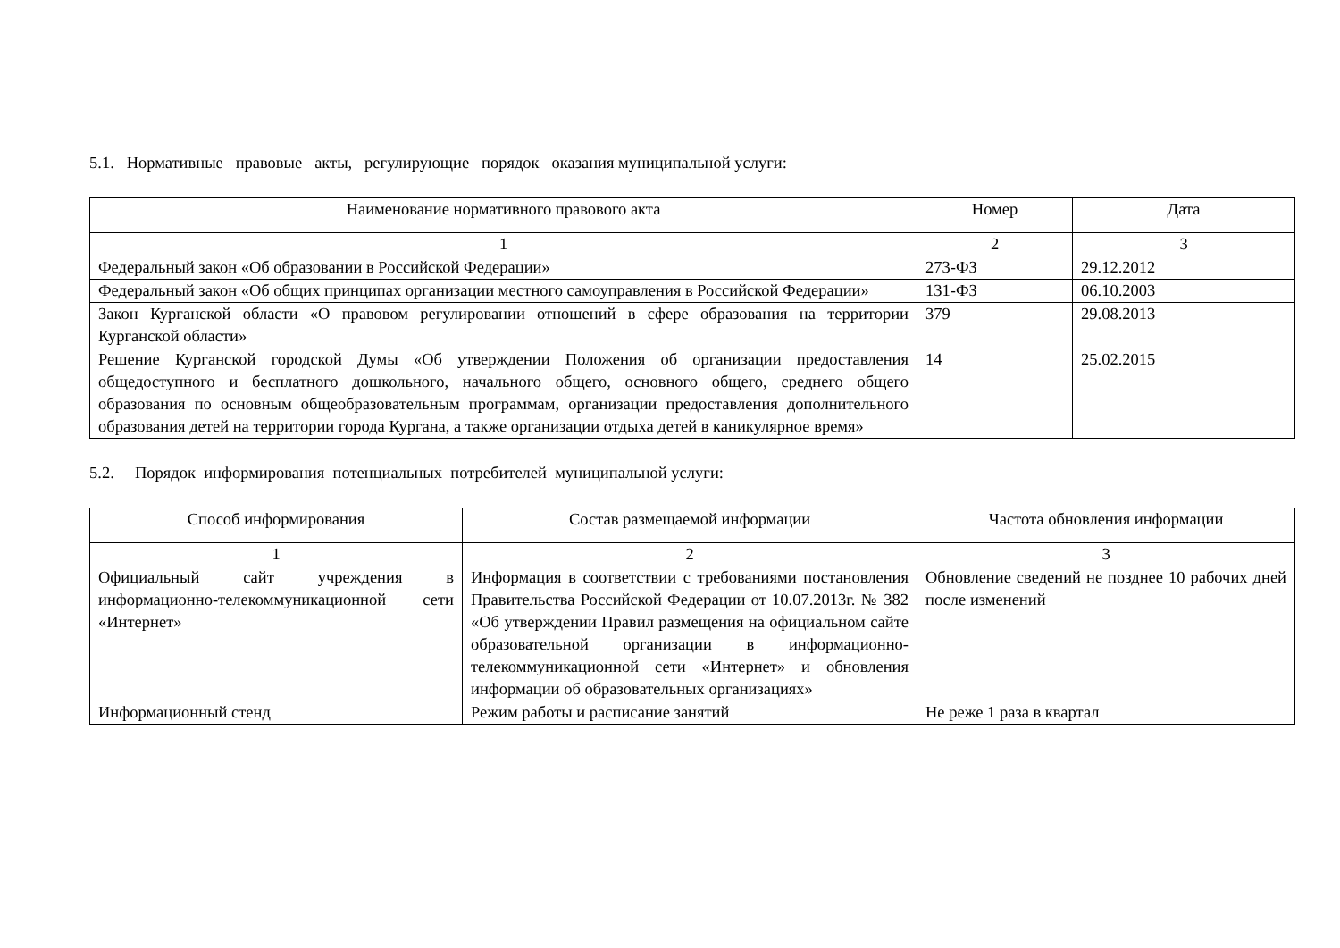5.1. Нормативные правовые акты, регулирующие порядок оказания муниципальной услуги:
| Наименование нормативного правового акта | Номер | Дата |
| 1 | 2 | 3 |
| Федеральный закон «Об образовании в Российской Федерации» | 273-ФЗ | 29.12.2012 |
| Федеральный закон «Об общих принципах организации местного самоуправления в Российской Федерации» | 131-ФЗ | 06.10.2003 |
| Закон Курганской области «О правовом регулировании отношений в сфере образования на территории Курганской области» | 379 | 29.08.2013 |
| Решение Курганской городской Думы «Об утверждении Положения об организации предоставления общедоступного и бесплатного дошкольного, начального общего, основного общего, среднего общего образования по основным общеобразовательным программам, организации предоставления дополнительного образования детей на территории города Кургана, а также организации отдыха детей в каникулярное время» | 14 | 25.02.2015 |
5.2. Порядок информирования потенциальных потребителей муниципальной услуги:
| Способ информирования | Состав размещаемой информации | Частота обновления информации |
| 1 | 2 | 3 |
| Официальный сайт учреждения в информационно-телекоммуникационной сети «Интернет» | Информация в соответствии с требованиями постановления Правительства Российской Федерации от 10.07.2013г. № 382 «Об утверждении Правил размещения на официальном сайте образовательной организации в информационно-телекоммуникационной сети «Интернет» и обновления информации об образовательных организациях» | Обновление сведений не позднее 10 рабочих дней после изменений |
| Информационный стенд | Режим работы и расписание занятий | Не реже 1 раза в квартал |